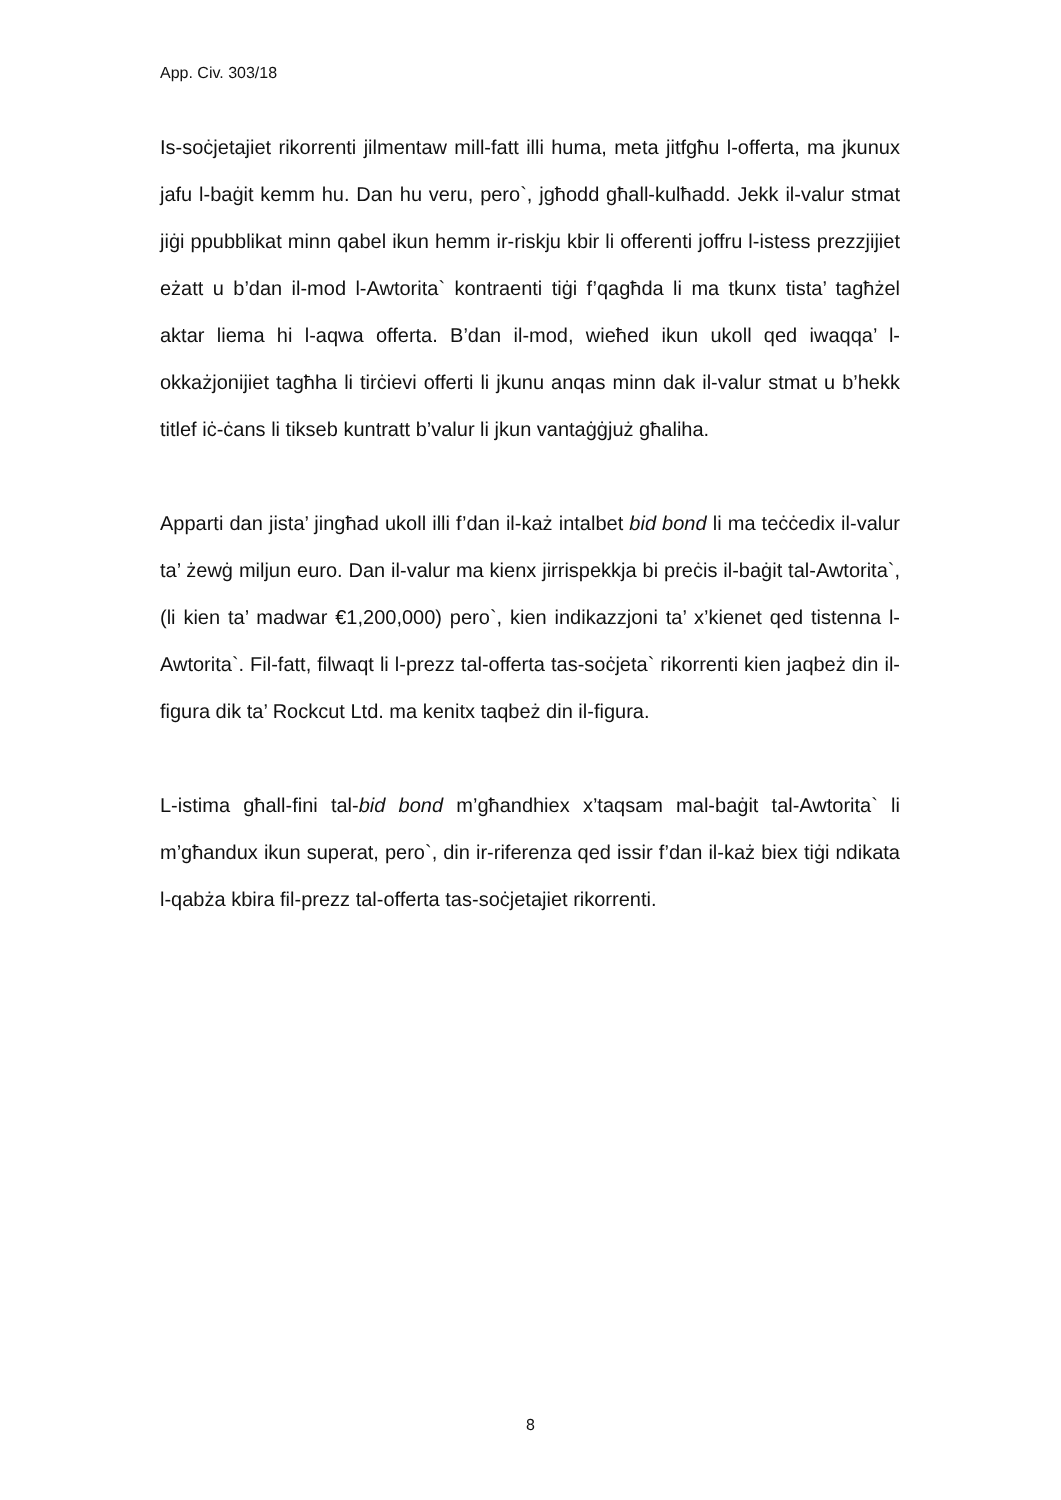App. Civ. 303/18
Is-soċjetajiet rikorrenti jilmentaw mill-fatt illi huma, meta jitfgħu l-offerta, ma jkunux jafu l-baġit kemm hu. Dan hu veru, pero`, jgħodd għall-kulħadd. Jekk il-valur stmat jiġi ppubblikat minn qabel ikun hemm ir-riskju kbir li offerenti joffru l-istess prezzjijiet eżatt u b’dan il-mod l-Awtorita` kontraenti tiġi f’qagħda li ma tkunx tista’ tagħżel aktar liema hi l-aqwa offerta. B’dan il-mod, wieħed ikun ukoll qed iwaqqa’ l-okkażjonijiet tagħha li tirċievi offerti li jkunu anqas minn dak il-valur stmat u b’hekk titlef iċ-ċans li tikseb kuntratt b’valur li jkun vantaġġjuż għaliha.
Apparti dan jista’ jingħad ukoll illi f’dan il-każ intalbet bid bond li ma teċċedix il-valur ta’ żewġ miljun euro. Dan il-valur ma kienx jirrispekkja bi preċis il-baġit tal-Awtorita`, (li kien ta’ madwar €1,200,000) pero`, kien indikazzjoni ta’ x’kienet qed tistenna l-Awtorita`. Fil-fatt, filwaqt li l-prezz tal-offerta tas-soċjeta` rikorrenti kien jaqbeż din il-figura dik ta’ Rockcut Ltd. ma kenitx taqbeż din il-figura.
L-istima għall-fini tal-bid bond m’għandhiex x’taqsam mal-baġit tal-Awtorita` li m’għandux ikun superat, pero`, din ir-riferenza qed issir f’dan il-każ biex tiġi ndikata l-qabża kbira fil-prezz tal-offerta tas-soċjetajiet rikorrenti.
8